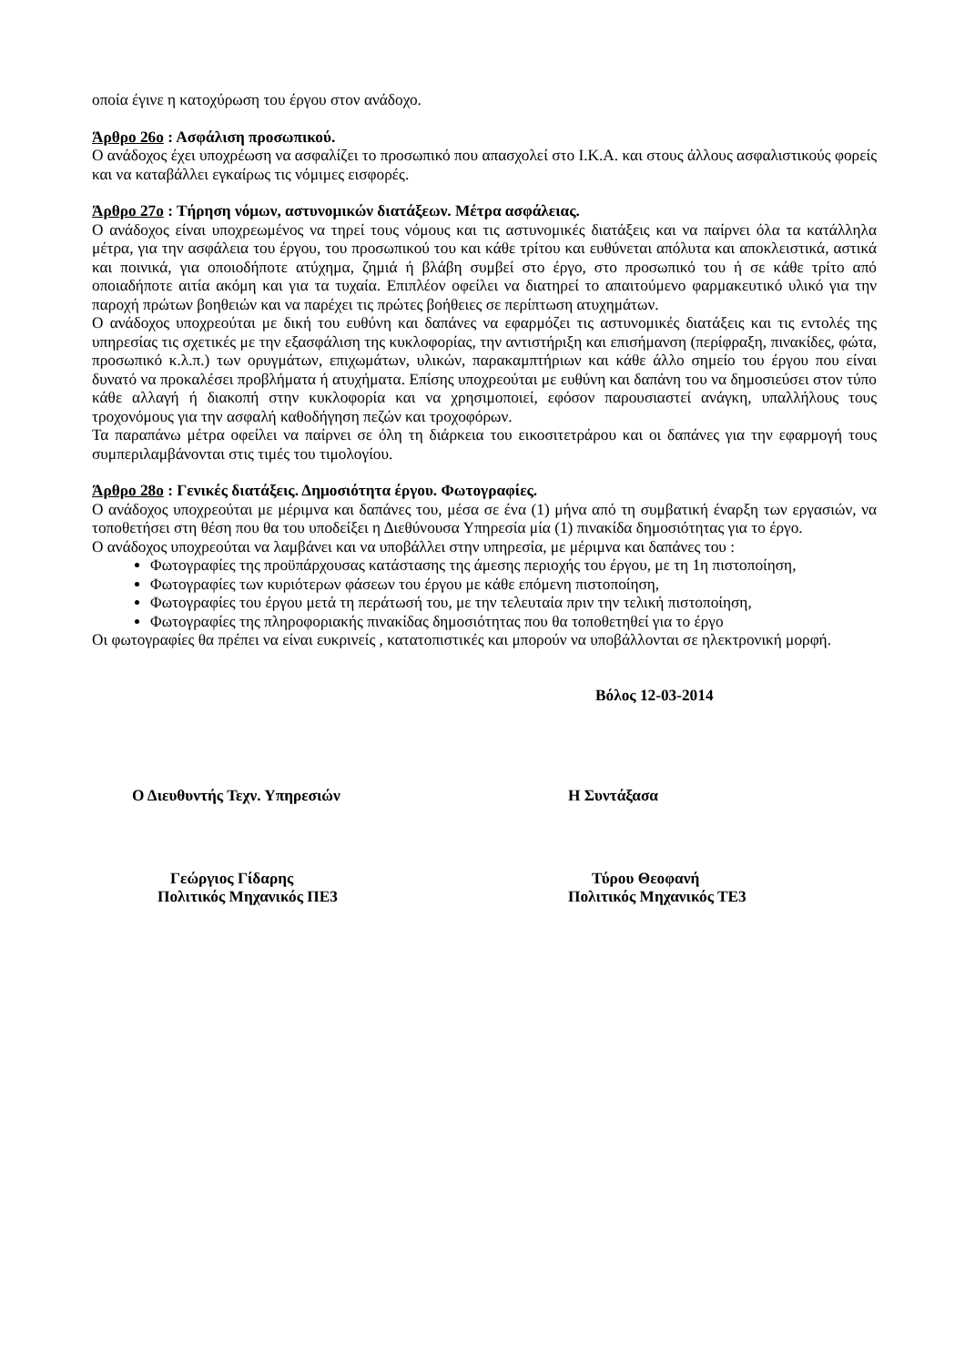οποία έγινε η κατοχύρωση του έργου στον ανάδοχο.
Άρθρο 26ο : Ασφάλιση προσωπικού.
Ο ανάδοχος έχει υποχρέωση να ασφαλίζει το προσωπικό που απασχολεί στο Ι.Κ.Α. και στους άλλους ασφαλιστικούς φορείς και να καταβάλλει εγκαίρως τις νόμιμες εισφορές.
Άρθρο 27ο : Τήρηση νόμων, αστυνομικών διατάξεων. Μέτρα ασφάλειας.
Ο ανάδοχος είναι υποχρεωμένος να τηρεί τους νόμους και τις αστυνομικές διατάξεις και να παίρνει όλα τα κατάλληλα μέτρα, για την ασφάλεια του έργου, του προσωπικού του και κάθε τρίτου και ευθύνεται απόλυτα και αποκλειστικά, αστικά και ποινικά, για οποιοδήποτε ατύχημα, ζημιά ή βλάβη συμβεί στο έργο, στο προσωπικό του ή σε κάθε τρίτο από οποιαδήποτε αιτία ακόμη και για τα τυχαία. Επιπλέον οφείλει να διατηρεί το απαιτούμενο φαρμακευτικό υλικό για την παροχή πρώτων βοηθειών και να παρέχει τις πρώτες βοήθειες σε περίπτωση ατυχημάτων.
Ο ανάδοχος υποχρεούται με δική του ευθύνη και δαπάνες να εφαρμόζει τις αστυνομικές διατάξεις και τις εντολές της υπηρεσίας τις σχετικές με την εξασφάλιση της κυκλοφορίας, την αντιστήριξη και επισήμανση (περίφραξη, πινακίδες, φώτα, προσωπικό κ.λ.π.) των ορυγμάτων, επιχωμάτων, υλικών, παρακαμπτήριων και κάθε άλλο σημείο του έργου που είναι δυνατό να προκαλέσει προβλήματα ή ατυχήματα. Επίσης υποχρεούται με ευθύνη και δαπάνη του να δημοσιεύσει στον τύπο κάθε αλλαγή ή διακοπή στην κυκλοφορία και να χρησιμοποιεί, εφόσον παρουσιαστεί ανάγκη, υπαλλήλους τους τροχονόμους για την ασφαλή καθοδήγηση πεζών και τροχοφόρων.
Τα παραπάνω μέτρα οφείλει να παίρνει σε όλη τη διάρκεια του εικοσιτετράρου και οι δαπάνες για την εφαρμογή τους συμπεριλαμβάνονται στις τιμές του τιμολογίου.
Άρθρο 28ο : Γενικές διατάξεις. Δημοσιότητα έργου. Φωτογραφίες.
Ο ανάδοχος υποχρεούται με μέριμνα και δαπάνες του, μέσα σε ένα (1) μήνα από τη συμβατική έναρξη των εργασιών, να τοποθετήσει στη θέση που θα του υποδείξει η Διεθύνουσα Υπηρεσία μία (1) πινακίδα δημοσιότητας για το έργο.
Ο ανάδοχος υποχρεούται να λαμβάνει και να υποβάλλει στην υπηρεσία, με μέριμνα και δαπάνες του :
Φωτογραφίες της προϋπάρχουσας κατάστασης της άμεσης περιοχής του έργου, με τη 1η πιστοποίηση,
Φωτογραφίες των κυριότερων φάσεων του έργου με κάθε επόμενη πιστοποίηση,
Φωτογραφίες του έργου μετά τη περάτωσή του, με την τελευταία πριν την τελική πιστοποίηση,
Φωτογραφίες της πληροφοριακής πινακίδας δημοσιότητας που θα τοποθετηθεί για το έργο
Οι φωτογραφίες θα πρέπει να είναι ευκρινείς , κατατοπιστικές και μπορούν να υποβάλλονται σε ηλεκτρονική μορφή.
Βόλος 12-03-2014
Ο Διευθυντής Τεχν. Υπηρεσιών Η Συντάξασα
Γεώργιος Γίδαρης
Πολιτικός Μηχανικός ΠΕ3
Τύρου Θεοφανή
Πολιτικός Μηχανικός ΤΕ3